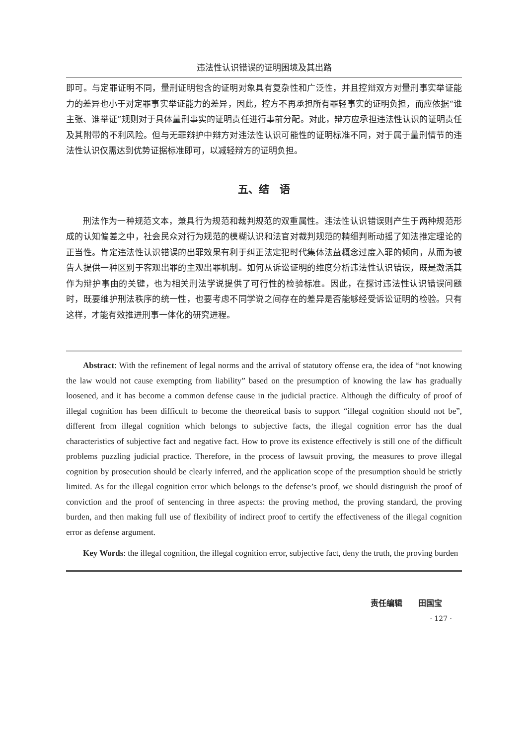违法性认识错误的证明困境及其出路
即可。与定罪证明不同，量刑证明包含的证明对象具有复杂性和广泛性，并且控辩双方对量刑事实举证能力的差异也小于对定罪事实举证能力的差异，因此，控方不再承担所有罪轻事实的证明负担，而应依据“谁主张、谁举证”规则对于具体量刑事实的证明责任进行事前分配。对此，辩方应承担违法性认识的证明责任及其附带的不利风险。但与无罪辩护中辩方对违法性认识可能性的证明标准不同，对于属于量刑情节的违法性认识仅需达到优势证据标准即可，以减轻辩方的证明负担。
五、结　语
刑法作为一种规范文本，兼具行为规范和裁判规范的双重属性。违法性认识错误则产生于两种规范形成的认知偏差之中，社会民众对行为规范的模糊认识和法官对裁判规范的精细判断动摇了知法推定理论的正当性。肯定违法性认识错误的出罪效果有利于纠正法定犯时代集体法益概念过度入罪的倾向，从而为被告人提供一种区别于客观出罪的主观出罪机制。如何从诉讼证明的维度分析违法性认识错误，既是激活其作为辩护事由的关键，也为相关刑法学说提供了可行性的检验标准。因此，在探讨违法性认识错误问题时，既要维护刑法秩序的统一性，也要考虑不同学说之间存在的差异是否能够经受诉讼证明的检验。只有这样，才能有效推进刑事一体化的研究进程。
Abstract: With the refinement of legal norms and the arrival of statutory offense era, the idea of “not knowing the law would not cause exempting from liability” based on the presumption of knowing the law has gradually loosened, and it has become a common defense cause in the judicial practice. Although the difficulty of proof of illegal cognition has been difficult to become the theoretical basis to support “illegal cognition should not be”, different from illegal cognition which belongs to subjective facts, the illegal cognition error has the dual characteristics of subjective fact and negative fact. How to prove its existence effectively is still one of the difficult problems puzzling judicial practice. Therefore, in the process of lawsuit proving, the measures to prove illegal cognition by prosecution should be clearly inferred, and the application scope of the presumption should be strictly limited. As for the illegal cognition error which belongs to the defense’s proof, we should distinguish the proof of conviction and the proof of sentencing in three aspects: the proving method, the proving standard, the proving burden, and then making full use of flexibility of indirect proof to certify the effectiveness of the illegal cognition error as defense argument.
Key Words: the illegal cognition, the illegal cognition error, subjective fact, deny the truth, the proving burden
责任编辑　　田国宝
· 127 ·